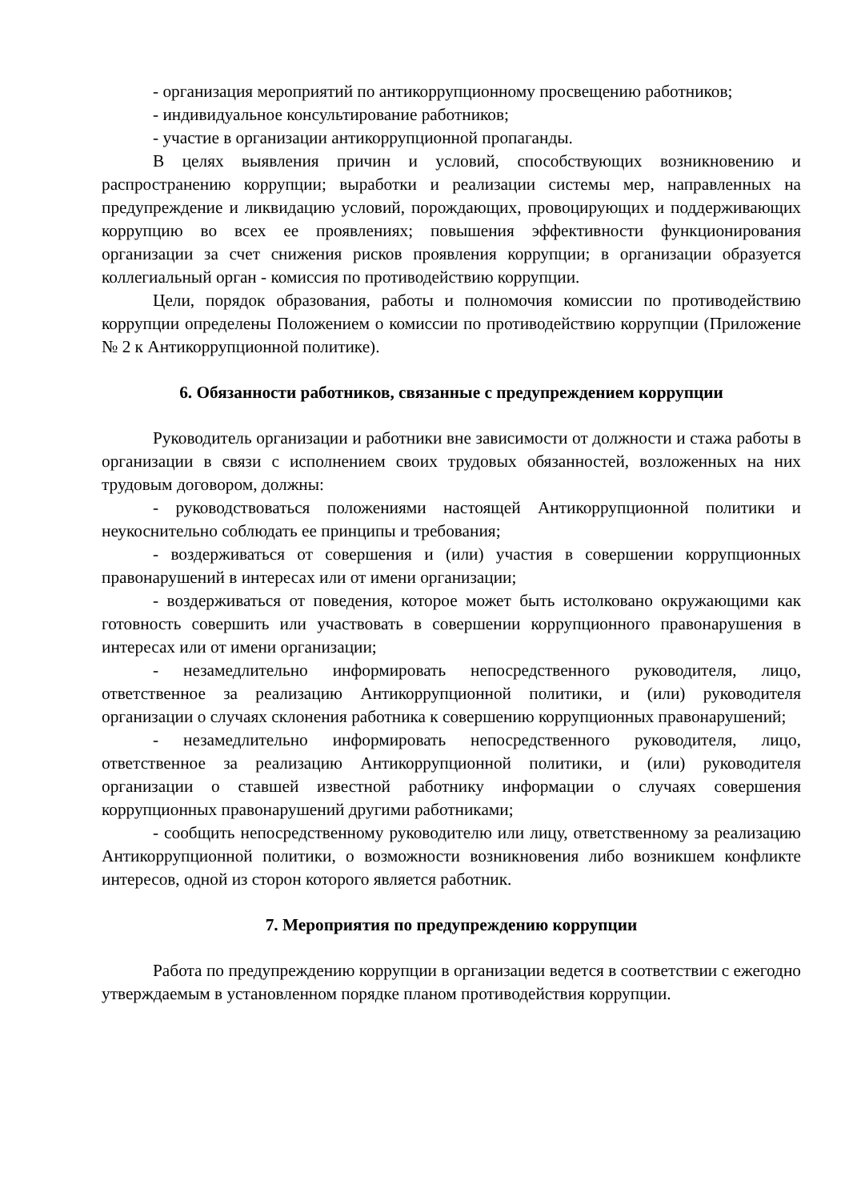- организация мероприятий по антикоррупционному просвещению работников;
- индивидуальное консультирование работников;
- участие в организации антикоррупционной пропаганды.
В целях выявления причин и условий, способствующих возникновению и распространению коррупции; выработки и реализации системы мер, направленных на предупреждение и ликвидацию условий, порождающих, провоцирующих и поддерживающих коррупцию во всех ее проявлениях; повышения эффективности функционирования организации за счет снижения рисков проявления коррупции; в организации образуется коллегиальный орган - комиссия по противодействию коррупции.
Цели, порядок образования, работы и полномочия комиссии по противодействию коррупции определены Положением о комиссии по противодействию коррупции (Приложение № 2 к Антикоррупционной политике).
6. Обязанности работников, связанные с предупреждением коррупции
Руководитель организации и работники вне зависимости от должности и стажа работы в организации в связи с исполнением своих трудовых обязанностей, возложенных на них трудовым договором, должны:
- руководствоваться положениями настоящей Антикоррупционной политики и неукоснительно соблюдать ее принципы и требования;
- воздерживаться от совершения и (или) участия в совершении коррупционных правонарушений в интересах или от имени организации;
- воздерживаться от поведения, которое может быть истолковано окружающими как готовность совершить или участвовать в совершении коррупционного правонарушения в интересах или от имени организации;
- незамедлительно информировать непосредственного руководителя, лицо, ответственное за реализацию Антикоррупционной политики, и (или) руководителя организации о случаях склонения работника к совершению коррупционных правонарушений;
- незамедлительно информировать непосредственного руководителя, лицо, ответственное за реализацию Антикоррупционной политики, и (или) руководителя организации о ставшей известной работнику информации о случаях совершения коррупционных правонарушений другими работниками;
- сообщить непосредственному руководителю или лицу, ответственному за реализацию Антикоррупционной политики, о возможности возникновения либо возникшем конфликте интересов, одной из сторон которого является работник.
7. Мероприятия по предупреждению коррупции
Работа по предупреждению коррупции в организации ведется в соответствии с ежегодно утверждаемым в установленном порядке планом противодействия коррупции.